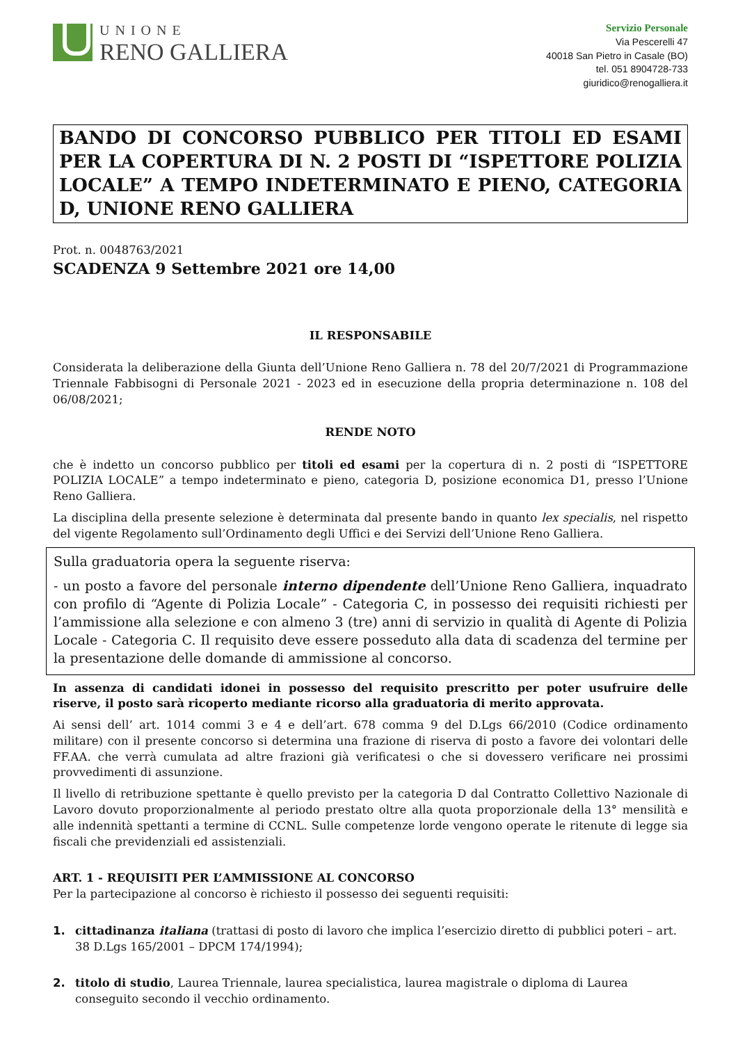UNIONE
RENO GALLIERA
Servizio Personale
Via Pescerelli 47
40018 San Pietro in Casale (BO)
tel. 051 8904728-733
giuridico@renogalliera.it
BANDO DI CONCORSO PUBBLICO PER TITOLI ED ESAMI PER LA COPERTURA DI N. 2 POSTI DI “ISPETTORE POLIZIA LOCALE” A TEMPO INDETERMINATO E PIENO, CATEGORIA D, UNIONE RENO GALLIERA
Prot. n. 0048763/2021
SCADENZA 9 Settembre 2021 ore 14,00
IL RESPONSABILE
Considerata la deliberazione della Giunta dell’Unione Reno Galliera n. 78 del 20/7/2021 di Programmazione Triennale Fabbisogni di Personale 2021 - 2023 ed in esecuzione della propria determinazione n. 108 del 06/08/2021;
RENDE NOTO
che è indetto un concorso pubblico per titoli ed esami per la copertura di n. 2 posti di “ISPETTORE POLIZIA LOCALE” a tempo indeterminato e pieno, categoria D, posizione economica D1, presso l’Unione Reno Galliera.
La disciplina della presente selezione è determinata dal presente bando in quanto lex specialis, nel rispetto del vigente Regolamento sull’Ordinamento degli Uffici e dei Servizi dell’Unione Reno Galliera.
Sulla graduatoria opera la seguente riserva:
- un posto a favore del personale interno dipendente dell’Unione Reno Galliera, inquadrato con profilo di “Agente di Polizia Locale” - Categoria C, in possesso dei requisiti richiesti per l’ammissione alla selezione e con almeno 3 (tre) anni di servizio in qualità di Agente di Polizia Locale - Categoria C. Il requisito deve essere posseduto alla data di scadenza del termine per la presentazione delle domande di ammissione al concorso.
In assenza di candidati idonei in possesso del requisito prescritto per poter usufruire delle riserve, il posto sarà ricoperto mediante ricorso alla graduatoria di merito approvata.
Ai sensi dell’ art. 1014 commi 3 e 4 e dell’art. 678 comma 9 del D.Lgs 66/2010 (Codice ordinamento militare) con il presente concorso si determina una frazione di riserva di posto a favore dei volontari delle FF.AA. che verrà cumulata ad altre frazioni già verificatesi o che si dovessero verificare nei prossimi provvedimenti di assunzione.
Il livello di retribuzione spettante è quello previsto per la categoria D dal Contratto Collettivo Nazionale di Lavoro dovuto proporzionalmente al periodo prestato oltre alla quota proporzionale della 13° mensilità e alle indennità spettanti a termine di CCNL. Sulle competenze lorde vengono operate le ritenute di legge sia fiscali che previdenziali ed assistenziali.
ART. 1 - REQUISITI PER L’AMMISSIONE AL CONCORSO
Per la partecipazione al concorso è richiesto il possesso dei seguenti requisiti:
1. cittadinanza italiana (trattasi di posto di lavoro che implica l’esercizio diretto di pubblici poteri – art. 38 D.Lgs 165/2001 – DPCM 174/1994);
2. titolo di studio, Laurea Triennale, laurea specialistica, laurea magistrale o diploma di Laurea conseguito secondo il vecchio ordinamento.